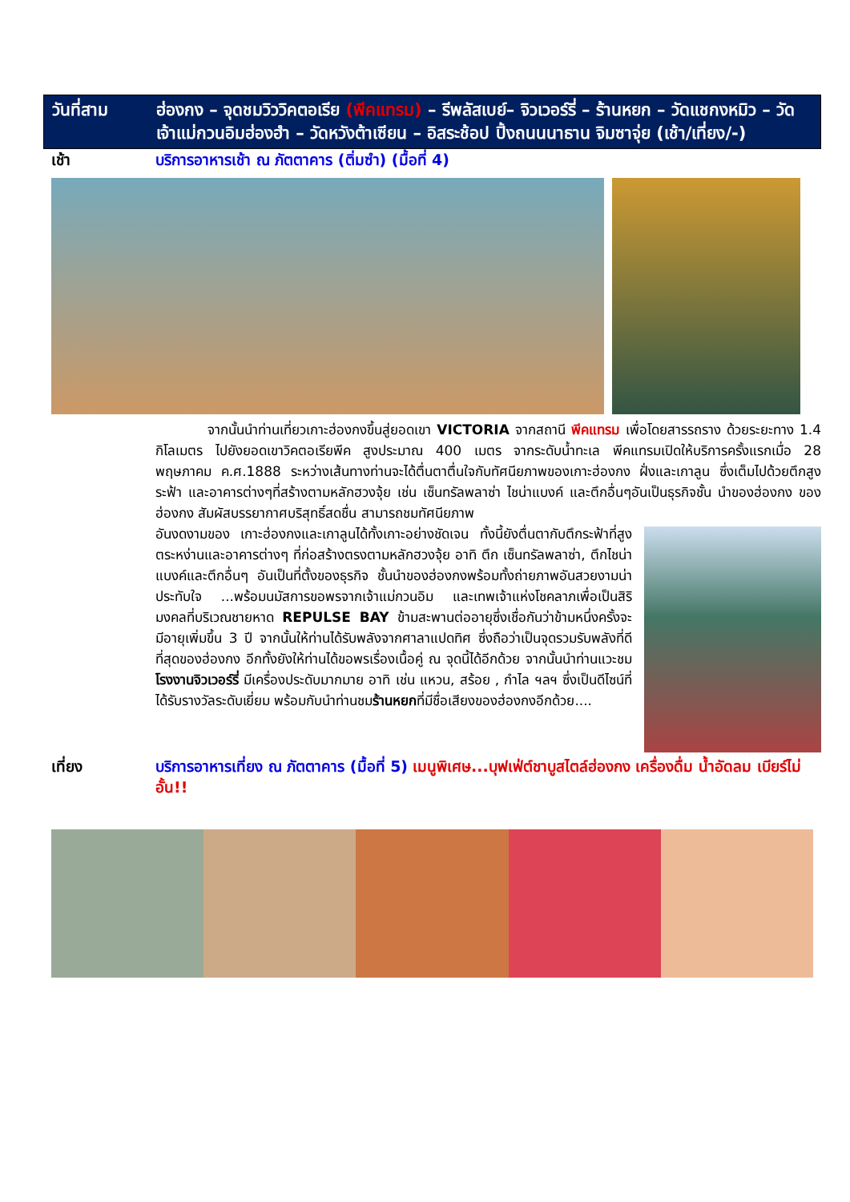วันที่สาม ฮ่องกง – จุดชมวิววิคตอเรีย (พีคแทรม) – รีพลัสเบย์– จิวเวอร์รี่ – ร้านหยก – วัดแชกงหมิว – วัดเจ้าแม่กวนอิมฮ่องฮำ – วัดหวังต้าเซียน – อิสระช้อป ปิ้งถนนนาธาน จิมซาจุ่ย (เช้า/เที่ยง/-)
เช้า บริการอาหารเช้า ณ ภัตตาคาร (ติ่มซำ) (มื้อที่ 4)
จากนั้นนำท่านเที่ยวเกาะฮ่องกงขึ้นสู่ยอดเขา VICTORIA จากสถานี พีคแทรม เพื่อโดยสารรถราง ด้วยระยะทาง 1.4 กิโลเมตร ไปยังยอดเขาวิคตอเรียพีค สูงประมาณ 400 เมตร จากระดับน้ำทะเล พีคแทรมเปิดให้บริการครั้งแรกเมื่อ 28 พฤษภาคม ค.ศ.1888 ระหว่างเส้นทางท่านจะได้ตื่นตาตื่นใจกับทัศนียภาพของเกาะฮ่องกง ฝั่งและเกาลูน ซึ่งเต็มไปด้วยตึกสูงระฟ้า และอาคารต่างๆที่สร้างตามหลักฮวงจุ้ย เช่น เซ็นทรัลพลาซ่า ไชน่าแบงค์ และตึกอื่นๆอันเป็นธุรกิจชั้น นำของฮ่องกง ของฮ่องกง สัมผัสบรรยากาศบริสุทธิ์สดชื่น สามารถชมทัศนียภาพ
อันงดงามของ เกาะฮ่องกงและเกาลูนได้ทั้งเกาะอย่างชัดเจน ทั้งนี้ยังตื่นตากับตึกระฟ้าที่สูงตระหง่านและอาคารต่างๆ ที่ก่อสร้างตรงตามหลักฮวงจุ้ย อาทิ ตึก เซ็นทรัลพลาซ่า, ตึกไชน่าแบงค์และตึกอื่นๆ อันเป็นที่ตั้งของธุรกิจ ชั้นนำของฮ่องกงพร้อมทั้งถ่ายภาพอันสวยงามน่าประทับใจ ...พร้อมนมัสการขอพรจากเจ้าแม่กวนอิม และเทพเจ้าแห่งโชคลาภเพื่อเป็นสิริมงคลที่บริเวณชายหาด REPULSE BAY ข้ามสะพานต่ออายุซึ่งเชื่อกันว่าข้ามหนึ่งครั้งจะมีอายุเพิ่มขึ้น 3 ปี จากนั้นให้ท่านได้รับพลังจากศาลาแปดทิศ ซึ่งถือว่าเป็นจุดรวมรับพลังที่ดีที่สุดของฮ่องกง อีกทั้งยังให้ท่านได้ขอพรเรื่องเนื้อคู่ ณ จุดนี้ได้อีกด้วย จากนั้นนำท่านแวะชม โรงงานจิวเวอร์รี่ มีเครื่องประดับมากมาย อาทิ เช่น แหวน, สร้อย , กำไล ฯลฯ ซึ่งเป็นดีไซน์ที่ได้รับรางวัลระดับเยี่ยม พร้อมกับนำท่านชมร้านหยกที่มีชื่อเสียงของฮ่องกงอีกด้วย....
เที่ยง บริการอาหารเที่ยง ณ ภัตตาคาร (มื้อที่ 5) เมนูพิเศษ...บุฟเฟ่ต์ชาบูสไตล์ฮ่องกง เครื่องดื่ม น้ำอัดลม เบียร์ไม่อั้น!!